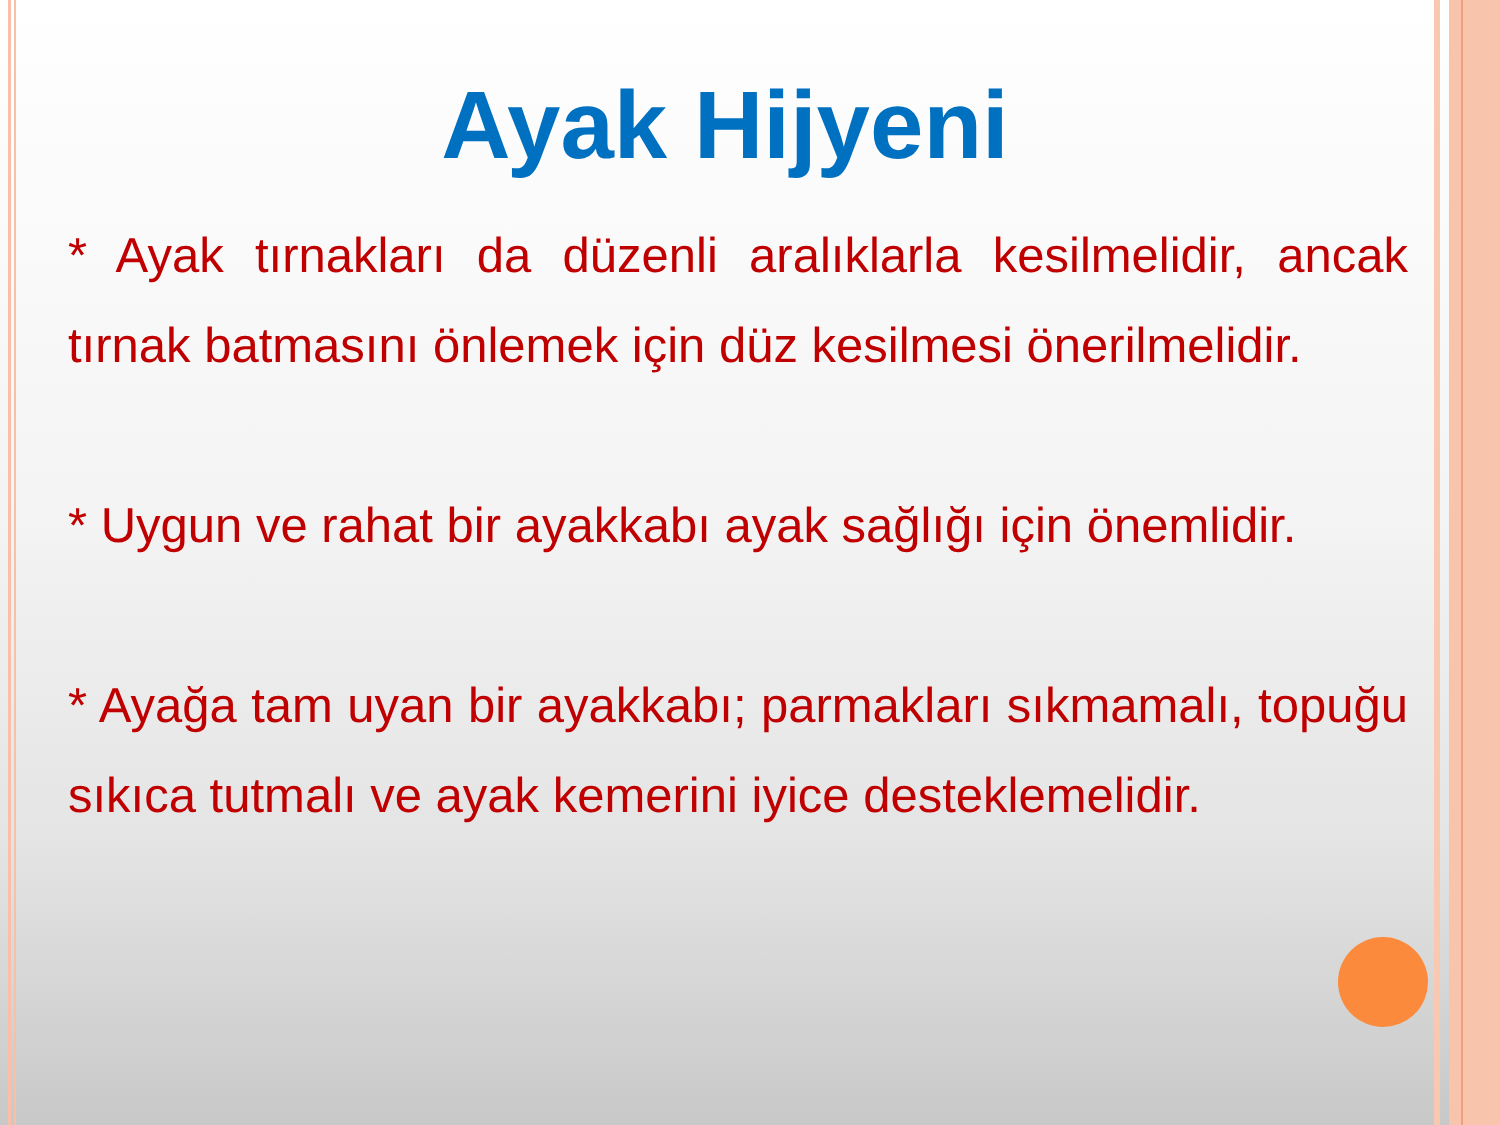Ayak Hijyeni
* Ayak tırnakları da düzenli aralıklarla kesilmelidir, ancak tırnak batmasını önlemek için düz kesilmesi önerilmelidir.
* Uygun ve rahat bir ayakkabı ayak sağlığı için önemlidir.
* Ayağa tam uyan bir ayakkabı; parmakları sıkmamalı, topuğu sıkıca tutmalı ve ayak kemerini iyice desteklemelidir.